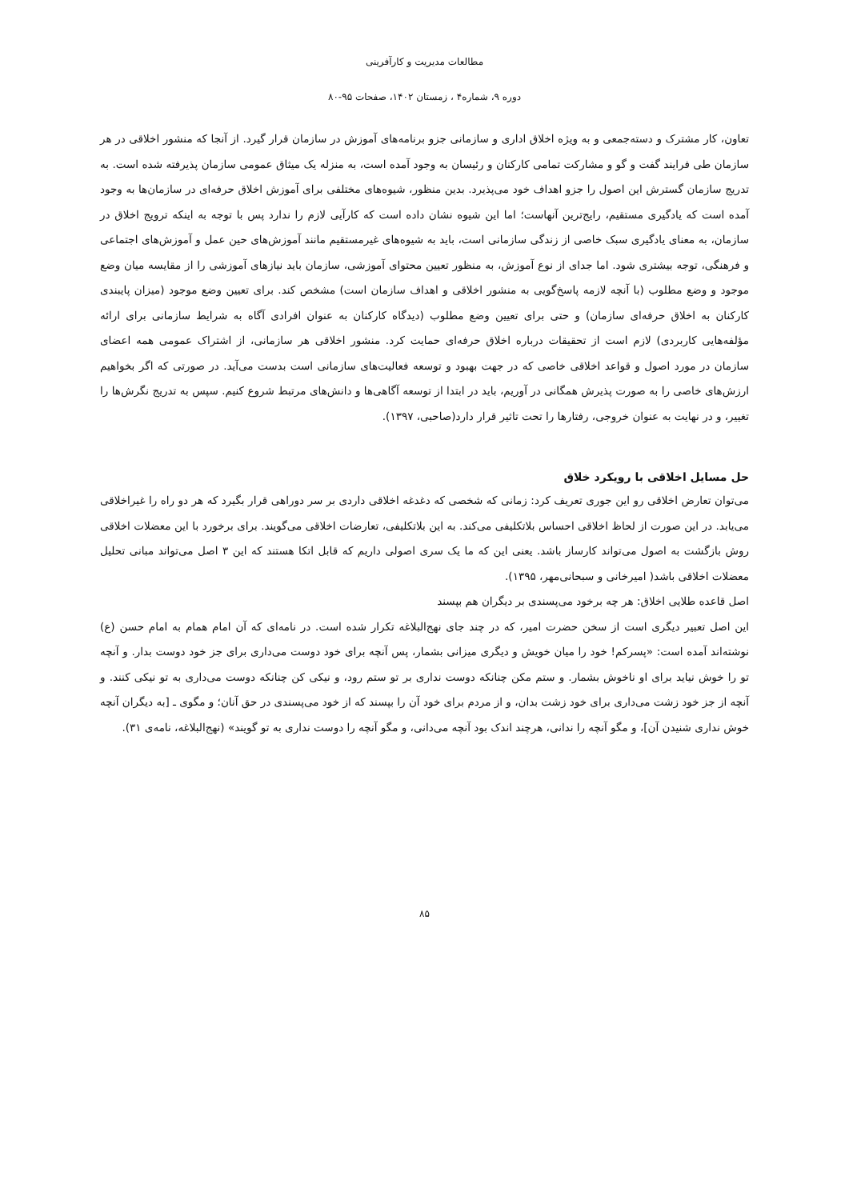مطالعات مدیریت و کارآفرینی
دوره ۹، شماره۴ ، زمستان ۱۴۰۲، صفحات ۹۵-۸۰
تعاون، کار مشترک و دسته‌جمعی و به ویژه اخلاق اداری و سازمانی جزو برنامه‌های آموزش در سازمان قرار گیرد. از آنجا که منشور اخلاقی در هر سازمان طی فرایند گفت و گو و مشارکت تمامی کارکنان و رئیسان به وجود آمده است، به منزله یک میثاق عمومی سازمان پذیرفته شده است. به تدریج سازمان گسترش این اصول را جزو اهداف خود می‌پذیرد. بدین منظور، شیوه‌های مختلفی برای آموزش اخلاق حرفه‌ای در سازمان‌ها به وجود آمده است که یادگیری مستقیم، رایج‌ترین آنهاست؛ اما این شیوه نشان داده است که کارآیی لازم را ندارد پس با توجه به اینکه ترویج اخلاق در سازمان، به معنای یادگیری سبک خاصی از زندگی سازمانی است، باید به شیوه‌های غیرمستقیم مانند آموزش‌های حین عمل و آموزش‌های اجتماعی و فرهنگی، توجه بیشتری شود. اما جدای از نوع آموزش، به منظور تعیین محتوای آموزشی، سازمان باید نیازهای آموزشی را از مقایسه میان وضع موجود و وضع مطلوب (با آنچه لازمه پاسخ‌گویی به منشور اخلاقی و اهداف سازمان است) مشخص کند. برای تعیین وضع موجود (میزان پایبندی کارکنان به اخلاق حرفه‌ای سازمان) و حتی برای تعیین وضع مطلوب (دیدگاه کارکنان به عنوان افرادی آگاه به شرایط سازمانی برای ارائه مؤلفه‌هایی کاربردی) لازم است از تحقیقات درباره اخلاق حرفه‌ای حمایت کرد. منشور اخلاقی هر سازمانی، از اشتراک عمومی همه اعضای سازمان در مورد اصول و قواعد اخلاقی خاصی که در جهت بهبود و توسعه فعالیت‌های سازمانی است بدست می‌آید. در صورتی که اگر بخواهیم ارزش‌های خاصی را به صورت پذیرش همگانی در آوریم، باید در ابتدا از توسعه آگاهی‌ها و دانش‌های مرتبط شروع کنیم. سپس به تدریج نگرش‌ها را تغییر، و در نهایت به عنوان خروجی، رفتارها را تحت تاثیر قرار دارد(صاحبی، ۱۳۹۷).
حل مسایل اخلاقی با رویکرد خلاق
می‌توان تعارض اخلاقی رو این جوری تعریف کرد: زمانی که شخصی که دغدغه اخلاقی داردی بر سر دوراهی قرار بگیرد که هر دو راه را غیراخلاقی می‌یابد. در این صورت از لحاظ اخلاقی احساس بلاتکلیفی می‌کند. به این بلاتکلیفی، تعارضات اخلاقی می‌گویند. برای برخورد با این معضلات اخلاقی روش بازگشت به اصول می‌تواند کارساز باشد. یعنی این که ما یک سری اصولی داریم که قابل اتکا هستند که این ۳ اصل می‌تواند مبانی تحلیل معضلات اخلاقی باشد( امیرخانی و سبحانی‌مهر، ۱۳۹۵).
اصل قاعده طلایی اخلاق: هر چه برخود می‌پسندی بر دیگران هم بپسند
این اصل تعبیر دیگری است از سخن حضرت امیر، که در چند جای نهج‌البلاغه تکرار شده است. در نامه‌ای که آن امام همام به امام حسن (ع) نوشته‌اند آمده است: «پسرکم! خود را میان خویش و دیگری میزانی بشمار، پس آنچه برای خود دوست می‌داری برای جز خود دوست بدار. و آنچه تو را خوش نیاید برای او ناخوش بشمار. و ستم مکن چنانکه دوست نداری بر تو ستم رود، و نیکی کن چنانکه دوست می‌داری به تو نیکی کنند. و آنچه از جز خود زشت می‌داری برای خود زشت بدان، و از مردم برای خود آن را بپسند که از خود می‌پسندی در حق آنان؛ و مگوی ـ [به دیگران آنچه خوش نداری شنیدن آن]، و مگو آنچه را ندانی، هرچند اندک بود آنچه می‌دانی، و مگو آنچه را دوست نداری به تو گویند» (نهج‌البلاغه، نامه‌ی ۳۱).
۸۵